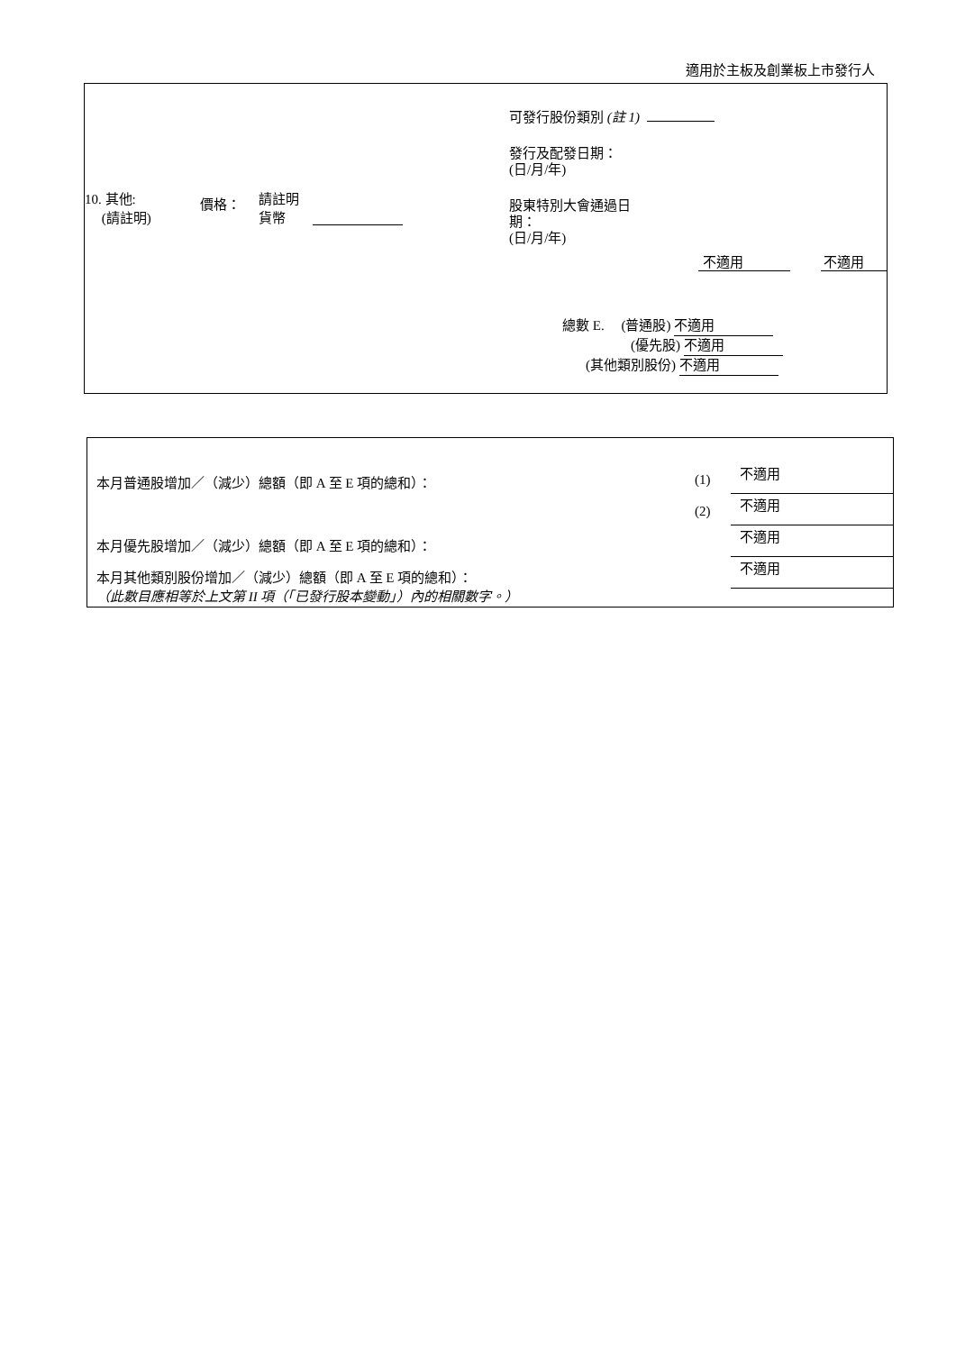適用於主板及創業板上市發行人
10. 其他:
(請註明)
價格：
請註明
貨幣
可發行股份類別 (註 1)
發行及配發日期：
(日/月/年)
股東特別大會通過日
期：
(日/月/年)
不適用 不適用
總數 E. (普通股) 不適用
(優先股) 不適用
(其他類別股份) 不適用
本月普通股增加／（減少）總額（即 A 至 E 項的總和）： (1) 不適用
(2) 不適用
本月優先股增加／（減少）總額（即 A 至 E 項的總和）： 不適用
本月其他類別股份增加／（減少）總額（即 A 至 E 項的總和）： 不適用
（此數目應相等於上文第 II 項（「已發行股本變動」）內的相關數字。）